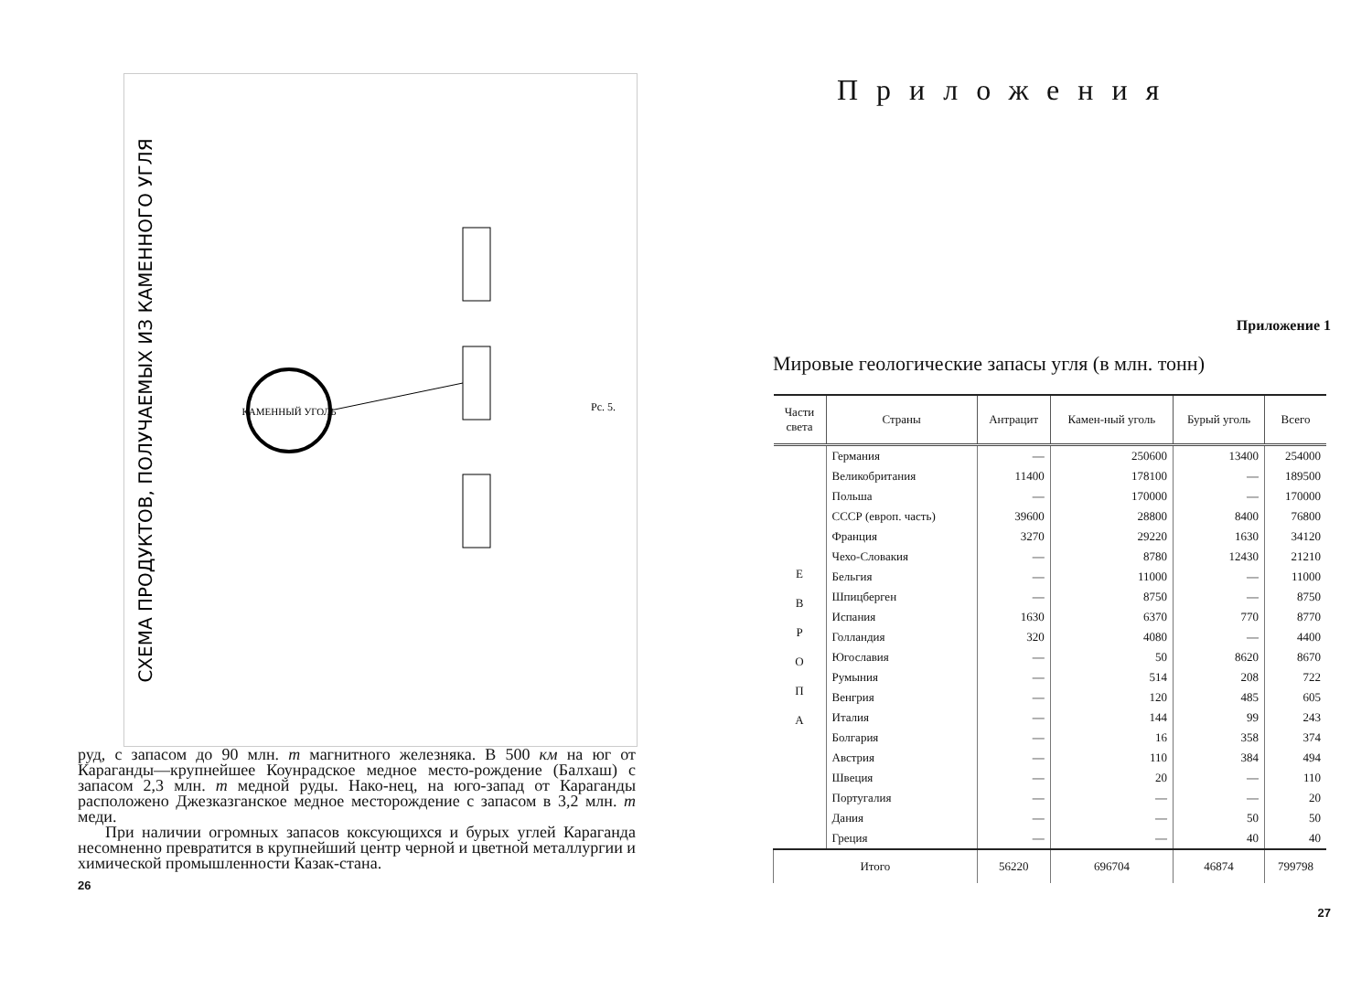СХЕМА ПРОДУКТОВ, ПОЛУЧАЕМЫХ ИЗ КАМЕННОГО УГЛЯ
КАМЕННЫЙ УГОЛЬ
Рс. 5.
руд, с запасом до 90 млн. т магнитного железняка. В 500 км на юг от Караганды—крупнейшее Коунрадское медное место-рождение (Балхаш) с запасом 2,3 млн. т медной руды. Нако-нец, на юго-запад от Караганды расположено Джезказганское медное месторождение с запасом в 3,2 млн. т меди.
При наличии огромных запасов коксующихся и бурых углей Караганда несомненно превратится в крупнейший центр черной и цветной металлургии и химической промышленности Казак-стана.
26
Приложения
Приложение 1
Мировые геологические запасы угля (в млн. тонн)
| Части света | Страны | Антрацит | Камен-ный уголь | Бурый уголь | Всего |
| --- | --- | --- | --- | --- | --- |
| Е В Р О П А | Германия | — | 250600 | 13400 | 254000 |
| | Великобритания | 11400 | 178100 | — | 189500 |
| | Польша | — | 170000 | — | 170000 |
| | СССР (европ. часть) | 39600 | 28800 | 8400 | 76800 |
| | Франция | 3270 | 29220 | 1630 | 34120 |
| | Чехо-Словакия | — | 8780 | 12430 | 21210 |
| | Бельгия | — | 11000 | — | 11000 |
| | Шпицберген | — | 8750 | — | 8750 |
| | Испания | 1630 | 6370 | 770 | 8770 |
| | Голландия | 320 | 4080 | — | 4400 |
| | Югославия | — | 50 | 8620 | 8670 |
| | Румыния | — | 514 | 208 | 722 |
| | Венгрия | — | 120 | 485 | 605 |
| | Италия | — | 144 | 99 | 243 |
| | Болгария | — | 16 | 358 | 374 |
| | Австрия | — | 110 | 384 | 494 |
| | Швеция | — | 20 | — | 110 |
| | Португалия | — | — | — | 20 |
| | Дания | — | — | 50 | 50 |
| | Греция | — | — | 40 | 40 |
| Итого | | 56220 | 696704 | 46874 | 799798 |
27